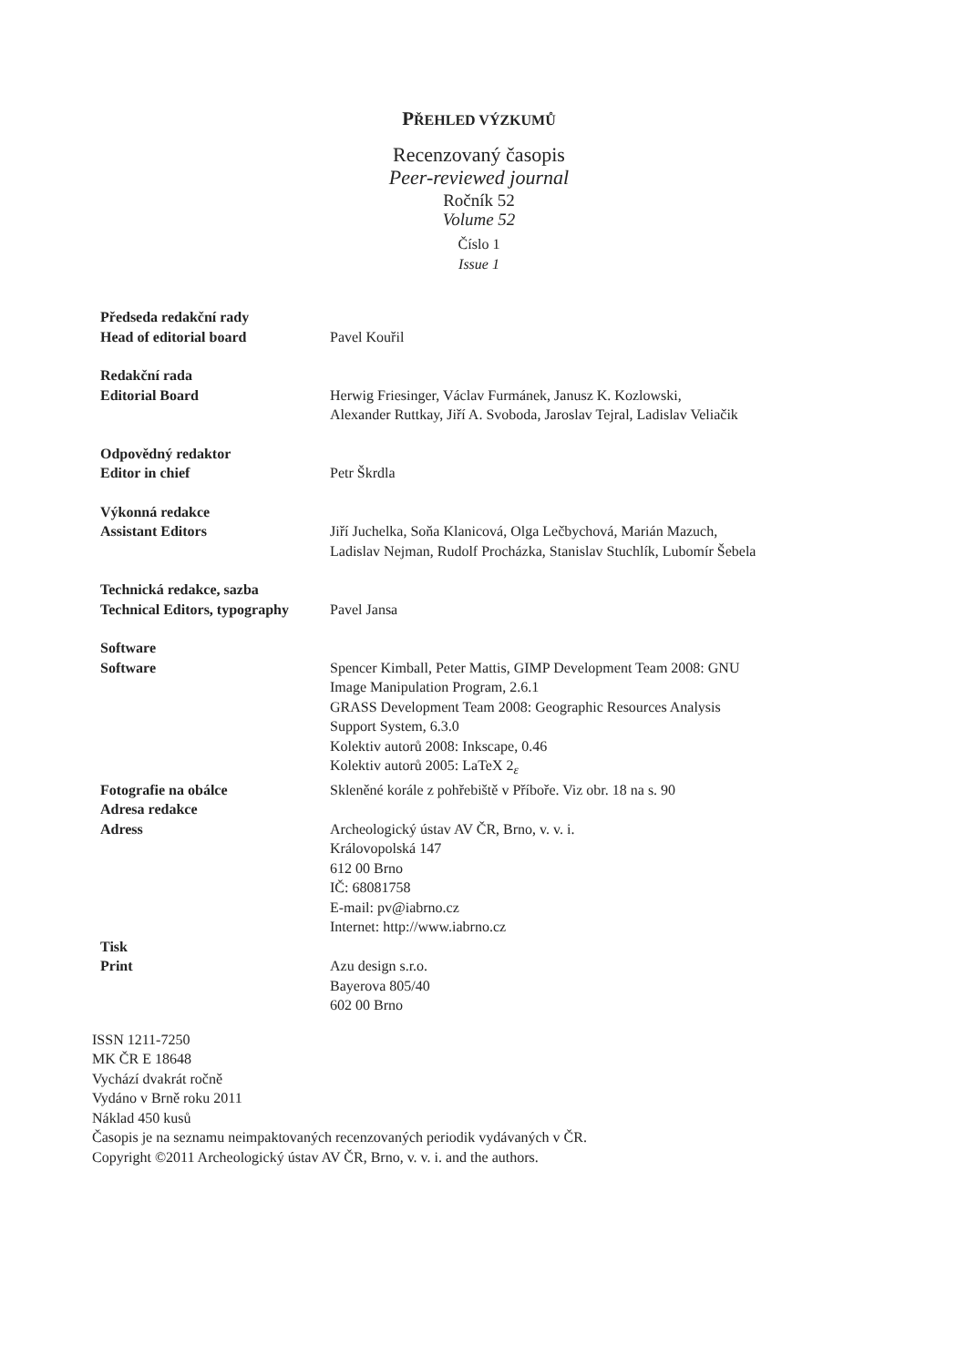PŘEHLED VÝZKUMŮ
Recenzovaný časopis
Peer-reviewed journal
Ročník 52
Volume 52
Číslo 1
Issue 1
| Předseda redakční rady | |
| Head of editorial board | Pavel Kouřil |
| Redakční rada | |
| Editorial Board | Herwig Friesinger, Václav Furmánek, Janusz K. Kozlowski, Alexander Ruttkay, Jiří A. Svoboda, Jaroslav Tejral, Ladislav Veliačik |
| Odpovědný redaktor | |
| Editor in chief | Petr Škrdla |
| Výkonná redakce | |
| Assistant Editors | Jiří Juchelka, Soňa Klanicová, Olga Lečbychová, Marián Mazuch, Ladislav Nejman, Rudolf Procházka, Stanislav Stuchlík, Lubomír Šebela |
| Technická redakce, sazba | |
| Technical Editors, typography | Pavel Jansa |
| Software | |
| Software | Spencer Kimball, Peter Mattis, GIMP Development Team 2008: GNU Image Manipulation Program, 2.6.1 GRASS Development Team 2008: Geographic Resources Analysis Support System, 6.3.0 Kolektiv autorů 2008: Inkscape, 0.46 Kolektiv autorů 2005: LaTeX 2<sub>ε</sub> |
| Fotografie na obálce | Skleněné korále z pohřebiště v Příboře. Viz obr. 18 na s. 90 |
| Adresa redakce | |
| Adress | Archeologický ústav AV ČR, Brno, v. v. i. Královopolská 147 612 00 Brno IČ: 68081758 E-mail: pv@iabrno.cz Internet: http://www.iabrno.cz |
| Tisk | |
| Print | Azu design s.r.o. Bayerova 805/40 602 00 Brno |
ISSN 1211-7250
MK ČR E 18648
Vychází dvakrát ročně
Vydáno v Brně roku 2011
Náklad 450 kusů
Časopis je na seznamu neimpaktovaných recenzovaných periodik vydávaných v ČR.
Copyright ©2011 Archeologický ústav AV ČR, Brno, v. v. i. and the authors.